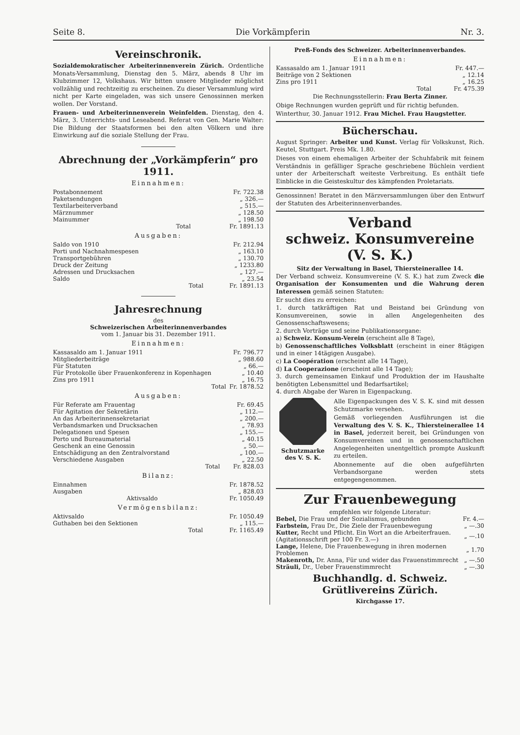Seite 8. Die Vorkämpferin Nr. 3.
Vereinschronik.
Sozialdemokratischer Arbeiterinnenverein Zürich. Ordentliche Monats-Versammlung, Dienstag den 5. März, abends 8 Uhr im Klubzimmer 12, Volkshaus. Wir bitten unsere Mitglieder möglichst vollzählig und rechtzeitig zu erscheinen. Zu dieser Versammlung wird nicht per Karte eingeladen, was sich unsere Genossinnen merken wollen. Der Vorstand.
Frauen- und Arbeiterinnenverein Weinfelden. Dienstag, den 4. März, 3. Unterrichts- und Leseabend. Referat von Gen. Marie Walter: Die Bildung der Staatsformen bei den alten Völkern und ihre Einwirkung auf die soziale Stellung der Frau.
Abrechnung der „Vorkämpferin“ pro 1911.
Einnahmen:
| Postabonnement | Fr. 722.38 |
| Paketsendungen | „ 326.— |
| Textilarbeiterverband | „ 515.— |
| Märznummer | „ 128.50 |
| Mainummer | „ 198.50 |
| Total | Fr. 1891.13 |
Ausgaben:
| Saldo von 1910 | Fr. 212.94 |
| Porti und Nachnahmespesen | „ 163.10 |
| Transportgebühren | „ 130.70 |
| Druck der Zeitung | „ 1233.80 |
| Adressen und Drucksachen | „ 127.— |
| Saldo | „ 23.54 |
| Total | Fr. 1891.13 |
Jahresrechnung
des
Schweizerischen Arbeiterinnenverbandes
vom 1. Januar bis 31. Dezember 1911.
Einnahmen:
| Kassasaldo am 1. Januar 1911 | Fr. 796.77 |
| Mitgliederbeiträge | „ 988.60 |
| Für Statuten | „ 66.— |
| Für Protokolle über Frauenkonferenz in Kopenhagen | „ 10.40 |
| Zins pro 1911 | „ 16.75 |
| Total | Fr. 1878.52 |
Ausgaben:
| Für Referate am Frauentag | Fr. 69.45 |
| Für Agitation der Sekretärin | „ 112.— |
| An das Arbeiterinnensekretariat | „ 200.— |
| Verbandsmarken und Drucksachen | „ 78.93 |
| Delegationen und Spesen | „ 155.— |
| Porto und Bureaumaterial | „ 40.15 |
| Geschenk an eine Genossin | „ 50.— |
| Entschädigung an den Zentralvorstand | „ 100.— |
| Verschiedene Ausgaben | „ 22.50 |
| Total | Fr. 828.03 |
Bilanz:
| Einnahmen | Fr. 1878.52 |
| Ausgaben | „ 828.03 |
| Aktivsaldo | Fr. 1050.49 |
Vermögensbilanz:
| Aktivsaldo | Fr. 1050.49 |
| Guthaben bei den Sektionen | „ 115.— |
| Total | Fr. 1165.49 |
Preß-Fonds des Schweizer. Arbeiterinnenverbandes.
Einnahmen:
| Kassasaldo am 1. Januar 1911 | Fr. 447.— |
| Beiträge von 2 Sektionen | „ 12.14 |
| Zins pro 1911 | „ 16.25 |
| Total | Fr. 475.39 |
Die Rechnungsstellerin: Frau Berta Zinner.
Obige Rechnungen wurden geprüft und für richtig befunden.
Winterthur, 30. Januar 1912. Frau Michel. Frau Haugstetter.
Bücherschau.
August Springer: Arbeiter und Kunst. Verlag für Volkskunst, Rich. Keutel, Stuttgart. Preis Mk. 1.80.
Dieses von einem ehemaligen Arbeiter der Schuhfabrik mit feinem Verständnis in gefälliger Sprache geschriebene Büchlein verdient unter der Arbeiterschaft weiteste Verbreitung. Es enthält tiefe Einblicke in die Geisteskultur des kämpfenden Proletariats.
Genossinnen! Beratet in den Märzversammlungen über den Entwurf der Statuten des Arbeiterinnenverbandes.
Verband
schweiz. Konsumvereine (V. S. K.)
Sitz der Verwaltung in Basel, Thiersteinerallee 14.
Der Verband schweiz. Konsumvereine (V. S. K.) hat zum Zweck die Organisation der Konsumenten und die Wahrung deren Interessen gemäß seinen Statuten:
Er sucht dies zu erreichen:
1. durch tatkräftigen Rat und Beistand bei Gründung von Konsumvereinen, sowie in allen Angelegenheiten des Genossenschaftswesens;
2. durch Vorträge und seine Publikationsorgane:
a) Schweiz. Konsum-Verein (erscheint alle 8 Tage),
b) Genossenschaftliches Volksblatt (erscheint in einer 8tägigen und in einer 14tägigen Ausgabe).
c) La Coopération (erscheint alle 14 Tage),
d) La Cooperazione (erscheint alle 14 Tage);
3. durch gemeinsamen Einkauf und Produktion der im Haushalte benötigten Lebensmittel und Bedarfsartikel;
4. durch Abgabe der Waren in Eigenpackung.
Schutzmarke des V. S. K.
Alle Eigenpackungen des V. S. K. sind mit dessen Schutzmarke versehen.
Gemäß vorliegenden Ausführungen ist die Verwaltung des V. S. K., Thiersteinerallee 14 in Basel, jederzeit bereit, bei Gründungen von Konsumvereinen und in genossenschaftlichen Angelegenheiten unentgeltlich prompte Auskunft zu erteilen.
Abonnemente auf die oben aufgeführten Verbandsorgane werden stets entgegengenommen.
Zur Frauenbewegung
empfehlen wir folgende Literatur:
| Bebel, Die Frau und der Sozialismus, gebunden | Fr. 4.— |
| Farbstein, Frau Dr., Die Ziele der Frauenbewegung | „ —.30 |
| Kutter, Recht und Pflicht. Ein Wort an die Arbeiterfrauen. (Agitationsschrift per 100 Fr. 3.—) | „ —.10 |
| Lange, Helene, Die Frauenbewegung in ihren modernen Problemen | „ 1.70 |
| Makenroth, Dr. Anna, Für und wider das Frauenstimmrecht | „ —.50 |
| Sträuli, Dr., Ueber Frauenstimmrecht | „ —.30 |
Buchhandlg. d. Schweiz. Grütlivereins Zürich.
Kirchgasse 17.